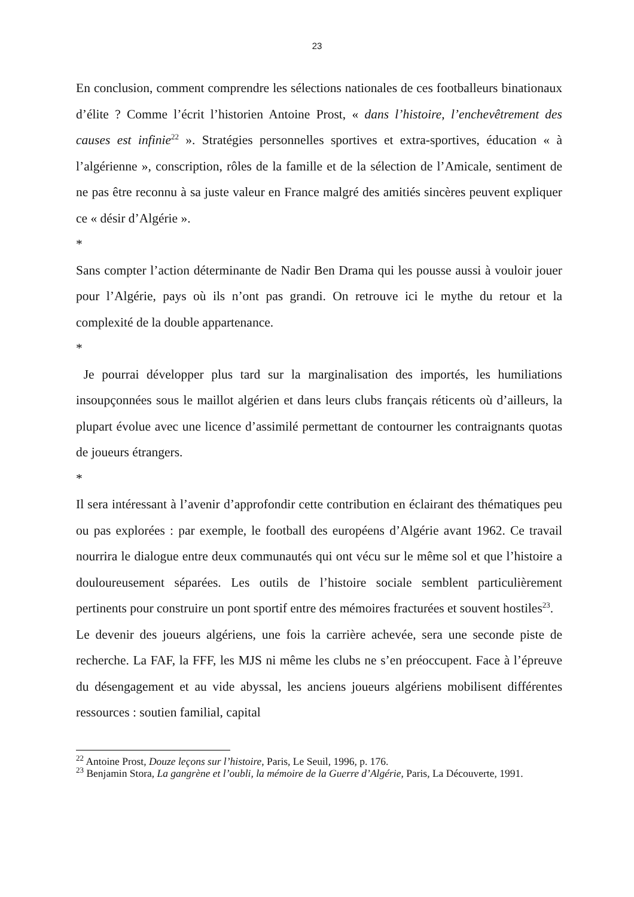23
En conclusion, comment comprendre les sélections nationales de ces footballeurs binationaux d’élite ? Comme l’écrit l’historien Antoine Prost, « dans l’histoire, l’enchevêtrement des causes est infinie<sup>22</sup> ». Stratégies personnelles sportives et extra-sportives, éducation « à l’algérienne », conscription, rôles de la famille et de la sélection de l’Amicale, sentiment de ne pas être reconnu à sa juste valeur en France malgré des amitiés sincères peuvent expliquer ce « désir d’Algérie ».
*
Sans compter l’action déterminante de Nadir Ben Drama qui les pousse aussi à vouloir jouer pour l’Algérie, pays où ils n’ont pas grandi. On retrouve ici le mythe du retour et la complexité de la double appartenance.
*
Je pourrai développer plus tard sur la marginalisation des importés, les humiliations insoupçonnées sous le maillot algérien et dans leurs clubs français réticents où d’ailleurs, la plupart évolue avec une licence d’assimilé permettant de contourner les contraignants quotas de joueurs étrangers.
*
Il sera intéressant à l’avenir d’approfondir cette contribution en éclairant des thématiques peu ou pas explorées : par exemple, le football des européens d’Algérie avant 1962. Ce travail nourrira le dialogue entre deux communautés qui ont vécu sur le même sol et que l’histoire a douloureusement séparées. Les outils de l’histoire sociale semblent particulièrement pertinents pour construire un pont sportif entre des mémoires fracturées et souvent hostiles<sup>23</sup>.
Le devenir des joueurs algériens, une fois la carrière achevée, sera une seconde piste de recherche. La FAF, la FFF, les MJS ni même les clubs ne s’en préoccupent. Face à l’épreuve du désengagement et au vide abyssal, les anciens joueurs algériens mobilisent différentes ressources : soutien familial, capital
<sup>22</sup> Antoine Prost, Douze leçons sur l’histoire, Paris, Le Seuil, 1996, p. 176.
<sup>23</sup> Benjamin Stora, La gangrène et l’oubli, la mémoire de la Guerre d’Algérie, Paris, La Découverte, 1991.